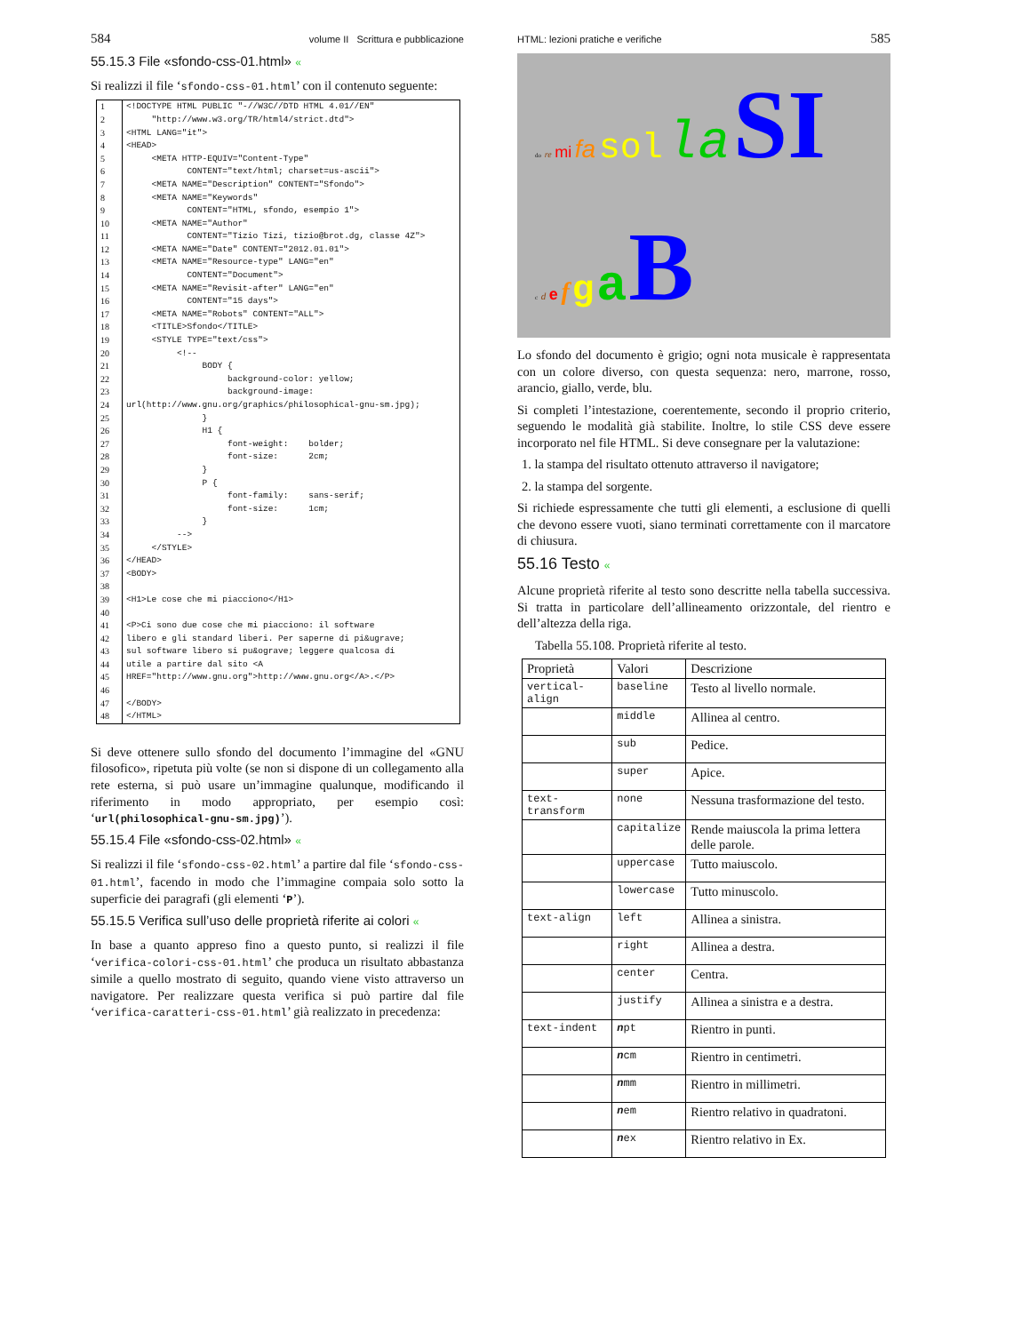584 volume II Scrittura e pubblicazione
55.15.3 File «sfondo-css-01.html» «
Si realizzi il file ‘sfondo-css-01.html’ con il contenuto seguente:
| 1 | <!DOCTYPE HTML PUBLIC "-//W3C//DTD HTML 4.01//EN" |
| 2 | "http://www.w3.org/TR/html4/strict.dtd"> |
| 3 | <HTML LANG="it"> |
| 4 | <HEAD> |
| 5 | <META HTTP-EQUIV="Content-Type" |
| 6 | CONTENT="text/html; charset=us-ascii"> |
| 7 | <META NAME="Description" CONTENT="Sfondo"> |
| 8 | <META NAME="Keywords" |
| 9 | CONTENT="HTML, sfondo, esempio 1"> |
| 10 | <META NAME="Author" |
| 11 | CONTENT="Tizio Tizi, tizio@brot.dg, classe 4Z"> |
| 12 | <META NAME="Date" CONTENT="2012.01.01"> |
| 13 | <META NAME="Resource-type" LANG="en" |
| 14 | CONTENT="Document"> |
| 15 | <META NAME="Revisit-after" LANG="en" |
| 16 | CONTENT="15 days"> |
| 17 | <META NAME="Robots" CONTENT="ALL"> |
| 18 | <TITLE>Sfondo</TITLE> |
| 19 | <STYLE TYPE="text/css"> |
| 20 | <!-- |
| 21 | BODY { |
| 22 | background-color: yellow; |
| 23 | background-image: |
| 24 | url(http://www.gnu.org/graphics/philosophical-gnu-sm.jpg); |
| 25 | } |
| 26 | H1 { |
| 27 | font-weight: bolder; |
| 28 | font-size: 2cm; |
| 29 | } |
| 30 | P { |
| 31 | font-family: sans-serif; |
| 32 | font-size: 1cm; |
| 33 | } |
| 34 | --> |
| 35 | </STYLE> |
| 36 | </HEAD> |
| 37 | <BODY> |
| 38 | |
| 39 | <H1>Le cose che mi piacciono</H1> |
| 40 | |
| 41 | <P>Ci sono due cose che mi piacciono: il software |
| 42 | libero e gli standard liberi. Per saperne di pi&ugrave; |
| 43 | sul software libero si pu&ograve; leggere qualcosa di |
| 44 | utile a partire dal sito <A |
| 45 | HREF="http://www.gnu.org">http://www.gnu.org</A>.</P> |
| 46 | |
| 47 | </BODY> |
| 48 | </HTML> |
Si deve ottenere sullo sfondo del documento l’immagine del «GNU filosofico», ripetuta più volte (se non si dispone di un collegamento alla rete esterna, si può usare un’immagine qualunque, modificando il riferimento in modo appropriato, per esempio così: ‘url(philosophical-gnu-sm.jpg)’).
55.15.4 File «sfondo-css-02.html» «
Si realizzi il file ‘sfondo-css-02.html’ a partire dal file ‘sfondo-css-01.html’, facendo in modo che l’immagine compaia solo sotto la superficie dei paragrafi (gli elementi ‘P’).
55.15.5 Verifica sull’uso delle proprietà riferite ai colori «
In base a quanto appreso fino a questo punto, si realizzi il file ‘verifica-colori-css-01.html’ che produca un risultato abbastanza simile a quello mostrato di seguito, quando viene visto attraverso un navigatore. Per realizzare questa verifica si può partire dal file ‘verifica-caratteri-css-01.html’ già realizzato in precedenza:
HTML: lezioni pratiche e verifiche 585
do re mi fa sol la SI
c d e f g a B
Lo sfondo del documento è grigio; ogni nota musicale è rappresentata con un colore diverso, con questa sequenza: nero, marrone, rosso, arancio, giallo, verde, blu.
Si completi l’intestazione, coerentemente, secondo il proprio criterio, seguendo le modalità già stabilite. Inoltre, lo stile CSS deve essere incorporato nel file HTML. Si deve consegnare per la valutazione:
1. la stampa del risultato ottenuto attraverso il navigatore;
2. la stampa del sorgente.
Si richiede espressamente che tutti gli elementi, a esclusione di quelli che devono essere vuoti, siano terminati correttamente con il marcatore di chiusura.
55.16 Testo «
Alcune proprietà riferite al testo sono descritte nella tabella successiva. Si tratta in particolare dell’allineamento orizzontale, del rientro e dell’altezza della riga.
Tabella 55.108. Proprietà riferite al testo.
| Proprietà | Valori | Descrizione |
| --- | --- | --- |
| vertical-align | baseline | Testo al livello normale. |
| | middle | Allinea al centro. |
| | sub | Pedice. |
| | super | Apice. |
| text-transform | none | Nessuna trasformazione del testo. |
| | capitalize | Rende maiuscola la prima lettera delle parole. |
| | uppercase | Tutto maiuscolo. |
| | lowercase | Tutto minuscolo. |
| text-align | left | Allinea a sinistra. |
| | right | Allinea a destra. |
| | center | Centra. |
| | justify | Allinea a sinistra e a destra. |
| text-indent | n pt | Rientro in punti. |
| | n cm | Rientro in centimetri. |
| | n mm | Rientro in millimetri. |
| | n em | Rientro relativo in quadratoni. |
| | n ex | Rientro relativo in Ex. |